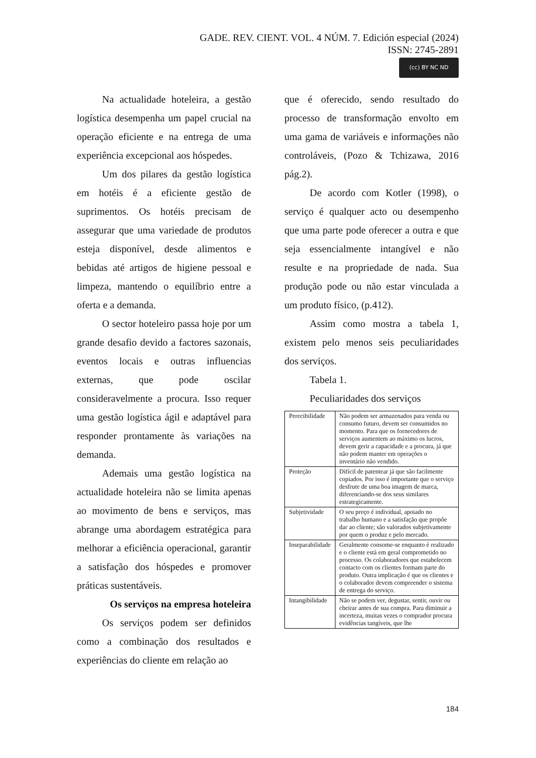GADE. REV. CIENT. VOL. 4 NÚM. 7. Edición especial (2024)
ISSN: 2745-2891
(cc) BY NC ND
Na actualidade hoteleira, a gestão logística desempenha um papel crucial na operação eficiente e na entrega de uma experiência excepcional aos hóspedes.
Um dos pilares da gestão logística em hotéis é a eficiente gestão de suprimentos. Os hotéis precisam de assegurar que uma variedade de produtos esteja disponível, desde alimentos e bebidas até artigos de higiene pessoal e limpeza, mantendo o equilíbrio entre a oferta e a demanda.
O sector hoteleiro passa hoje por um grande desafio devido a factores sazonais, eventos locais e outras influencias externas, que pode oscilar consideravelmente a procura. Isso requer uma gestão logística ágil e adaptável para responder prontamente às variações na demanda.
Ademais uma gestão logística na actualidade hoteleira não se limita apenas ao movimento de bens e serviços, mas abrange uma abordagem estratégica para melhorar a eficiência operacional, garantir a satisfação dos hóspedes e promover práticas sustentáveis.
Os serviços na empresa hoteleira
Os serviços podem ser definidos como a combinação dos resultados e experiências do cliente em relação ao
que é oferecido, sendo resultado do processo de transformação envolto em uma gama de variáveis e informações não controláveis, (Pozo & Tchizawa, 2016 pág.2).
De acordo com Kotler (1998), o serviço é qualquer acto ou desempenho que uma parte pode oferecer a outra e que seja essencialmente intangível e não resulte e na propriedade de nada. Sua produção pode ou não estar vinculada a um produto físico, (p.412).
Assim como mostra a tabela 1, existem pelo menos seis peculiaridades dos serviços.
Tabela 1.
Peculiaridades dos serviços
| Perecibilidade | Não podem ser armazenados para venda ou consumo futuro, devem ser consumidos no momento. Para que os fornecedores de serviços aumentem ao máximo os lucros, devem gerir a capacidade e a procura, já que não podem manter em operações o inventário não vendido. |
| Proteção | Difícil de patentear já que são facilmente copiados. Por isso é importante que o serviço desfrute de uma boa imagem de marca, diferenciando-se dos seus similares estrategicamente. |
| Subjetividade | O seu preço é individual, apoiado no trabalho humano e a satisfação que propõe dar ao cliente; são valorados subjetivamente por quem o produz e pelo mercado. |
| Inseparabilidade | Geralmente consome-se enquanto é realizado e o cliente está em geral comprometido no processo. Os colaboradores que estabelecem contacto com os clientes formam parte do produto. Outra implicação é que os clientes e o colaborador devem compreender o sistema de entrega do serviço. |
| Intangibilidade | Não se podem ver, degustar, sentir, ouvir ou cheirar antes de sua compra. Para diminuir a incerteza, muitas vezes o comprador procura evidências tangíveis, que lhe |
184